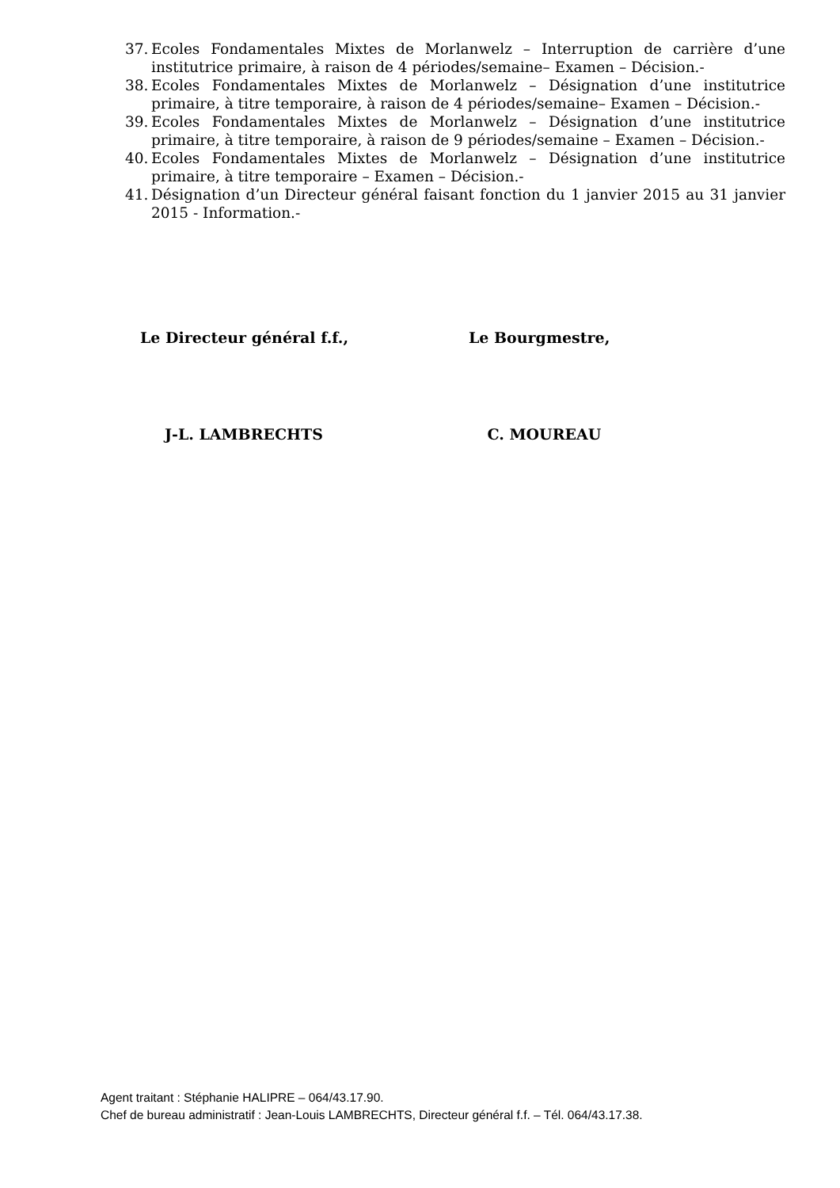37. Ecoles Fondamentales Mixtes de Morlanwelz – Interruption de carrière d’une institutrice primaire, à raison de 4 périodes/semaine– Examen – Décision.-
38. Ecoles Fondamentales Mixtes de Morlanwelz – Désignation d’une institutrice primaire, à titre temporaire, à raison de 4 périodes/semaine– Examen – Décision.-
39. Ecoles Fondamentales Mixtes de Morlanwelz – Désignation d’une institutrice primaire, à titre temporaire, à raison de 9 périodes/semaine – Examen – Décision.-
40. Ecoles Fondamentales Mixtes de Morlanwelz – Désignation d’une institutrice primaire, à titre temporaire – Examen – Décision.-
41. Désignation d’un Directeur général faisant fonction du 1 janvier 2015 au 31 janvier 2015 - Information.-
Le Directeur général f.f., Le Bourgmestre,
J-L. LAMBRECHTS C. MOUREAU
Agent traitant : Stéphanie HALIPRE – 064/43.17.90.
Chef de bureau administratif : Jean-Louis LAMBRECHTS, Directeur général f.f. – Tél. 064/43.17.38.